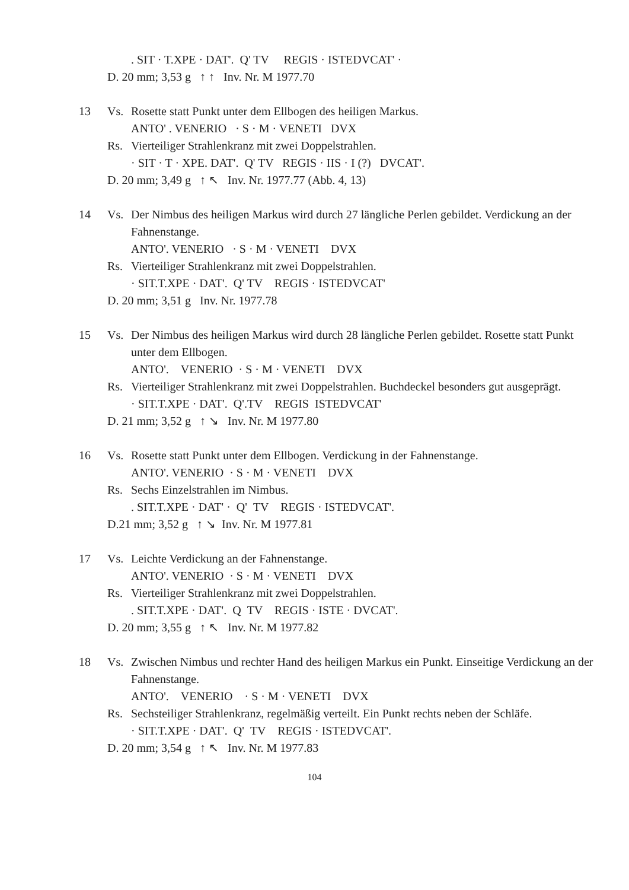. SIT · T.XPE · DAT'. Q' TV REGIS · ISTEDVCAT' ·
D. 20 mm; 3,53 g ↑ ↑ Inv. Nr. M 1977.70
13 Vs. Rosette statt Punkt unter dem Ellbogen des heiligen Markus.
ANTO' . VENERIO · S · M · VENETI DVX
Rs. Vierteiliger Strahlenkranz mit zwei Doppelstrahlen.
· SIT · T · XPE. DAT'. Q' TV REGIS · IIS · I (?) DVCAT'.
D. 20 mm; 3,49 g ↑ ↖ Inv. Nr. 1977.77 (Abb. 4, 13)
14 Vs. Der Nimbus des heiligen Markus wird durch 27 längliche Perlen gebildet. Verdickung an der Fahnenstange.
ANTO'. VENERIO · S · M · VENETI DVX
Rs. Vierteiliger Strahlenkranz mit zwei Doppelstrahlen.
· SIT.T.XPE · DAT'. Q' TV REGIS · ISTEDVCAT'
D. 20 mm; 3,51 g Inv. Nr. 1977.78
15 Vs. Der Nimbus des heiligen Markus wird durch 28 längliche Perlen gebildet. Rosette statt Punkt unter dem Ellbogen.
ANTO'. VENERIO · S · M · VENETI DVX
Rs. Vierteiliger Strahlenkranz mit zwei Doppelstrahlen. Buchdeckel besonders gut ausgeprägt.
· SIT.T.XPE · DAT'. Q'.TV REGIS ISTEDVCAT'
D. 21 mm; 3,52 g ↑ ↘ Inv. Nr. M 1977.80
16 Vs. Rosette statt Punkt unter dem Ellbogen. Verdickung in der Fahnenstange.
ANTO'. VENERIO · S · M · VENETI DVX
Rs. Sechs Einzelstrahlen im Nimbus.
. SIT.T.XPE · DAT' · Q' TV REGIS · ISTEDVCAT'.
D.21 mm; 3,52 g ↑ ↘ Inv. Nr. M 1977.81
17 Vs. Leichte Verdickung an der Fahnenstange.
ANTO'. VENERIO · S · M · VENETI DVX
Rs. Vierteiliger Strahlenkranz mit zwei Doppelstrahlen.
. SIT.T.XPE · DAT'. Q TV REGIS · ISTE · DVCAT'.
D. 20 mm; 3,55 g ↑ ↖ Inv. Nr. M 1977.82
18 Vs. Zwischen Nimbus und rechter Hand des heiligen Markus ein Punkt. Einseitige Verdickung an der Fahnenstange.
ANTO'. VENERIO · S · M · VENETI DVX
Rs. Sechsteiliger Strahlenkranz, regelmäßig verteilt. Ein Punkt rechts neben der Schläfe.
· SIT.T.XPE · DAT'. Q' TV REGIS · ISTEDVCAT'.
D. 20 mm; 3,54 g ↑ ↖ Inv. Nr. M 1977.83
104